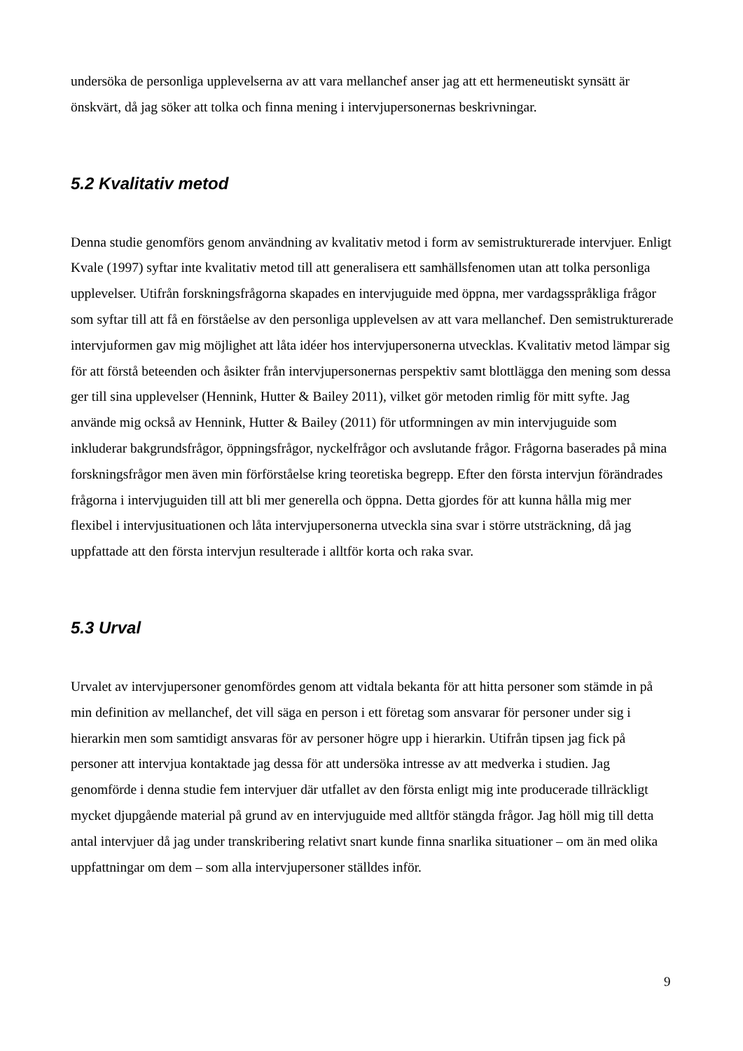undersöka de personliga upplevelserna av att vara mellanchef anser jag att ett hermeneutiskt synsätt är önskvärt, då jag söker att tolka och finna mening i intervjupersonernas beskrivningar.
5.2 Kvalitativ metod
Denna studie genomförs genom användning av kvalitativ metod i form av semistrukturerade intervjuer. Enligt Kvale (1997) syftar inte kvalitativ metod till att generalisera ett samhällsfenomen utan att tolka personliga upplevelser. Utifrån forskningsfrågorna skapades en intervjuguide med öppna, mer vardagsspråkliga frågor som syftar till att få en förståelse av den personliga upplevelsen av att vara mellanchef. Den semistrukturerade intervjuformen gav mig möjlighet att låta idéer hos intervjupersonerna utvecklas. Kvalitativ metod lämpar sig för att förstå beteenden och åsikter från intervjupersonernas perspektiv samt blottlägga den mening som dessa ger till sina upplevelser (Hennink, Hutter & Bailey 2011), vilket gör metoden rimlig för mitt syfte. Jag använde mig också av Hennink, Hutter & Bailey (2011) för utformningen av min intervjuguide som inkluderar bakgrundsfrågor, öppningsfrågor, nyckelfrågor och avslutande frågor. Frågorna baserades på mina forskningsfrågor men även min förförståelse kring teoretiska begrepp. Efter den första intervjun förändrades frågorna i intervjuguiden till att bli mer generella och öppna. Detta gjordes för att kunna hålla mig mer flexibel i intervjusituationen och låta intervjupersonerna utveckla sina svar i större utsträckning, då jag uppfattade att den första intervjun resulterade i alltför korta och raka svar.
5.3 Urval
Urvalet av intervjupersoner genomfördes genom att vidtala bekanta för att hitta personer som stämde in på min definition av mellanchef, det vill säga en person i ett företag som ansvarar för personer under sig i hierarkin men som samtidigt ansvaras för av personer högre upp i hierarkin. Utifrån tipsen jag fick på personer att intervjua kontaktade jag dessa för att undersöka intresse av att medverka i studien. Jag genomförde i denna studie fem intervjuer där utfallet av den första enligt mig inte producerade tillräckligt mycket djupgående material på grund av en intervjuguide med alltför stängda frågor. Jag höll mig till detta antal intervjuer då jag under transkribering relativt snart kunde finna snarlika situationer – om än med olika uppfattningar om dem – som alla intervjupersoner ställdes inför.
9